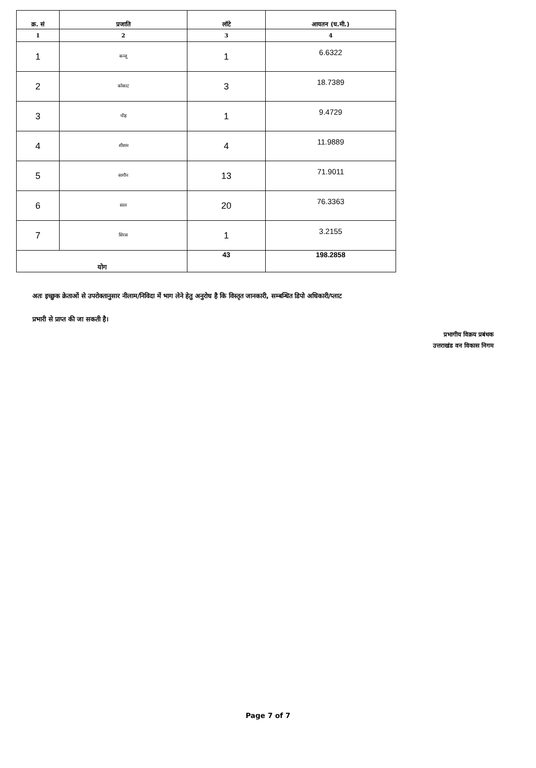| क्र. सं | प्रजाति | लॉटे | आयतन (घ.मी.) |
| --- | --- | --- | --- |
| 1 | 2 | 3 | 4 |
| 1 | कन्जू | 1 | 6.6322 |
| 2 | कोकाट | 3 | 18.7389 |
| 3 | चीड़ | 1 | 9.4729 |
| 4 | शीशम | 4 | 11.9889 |
| 5 | सागौन | 13 | 71.9011 |
| 6 | साल | 20 | 76.3363 |
| 7 | सिरस | 1 | 3.2155 |
| योग | | 43 | 198.2858 |
अतः इच्छुक क्रेताओं से उपरोक्तानुसार नीलाम/निविदा में भाग लेने हेतु अनुरोध है कि विस्तृत जानकारी, सम्बन्धित डिपो अधिकारी/प्लाट
प्रभारी से प्राप्त की जा सकती है।
प्रभागीय विक्रय प्रबंधक
उत्तराखंड वन विकास निगम
Page 7 of 7